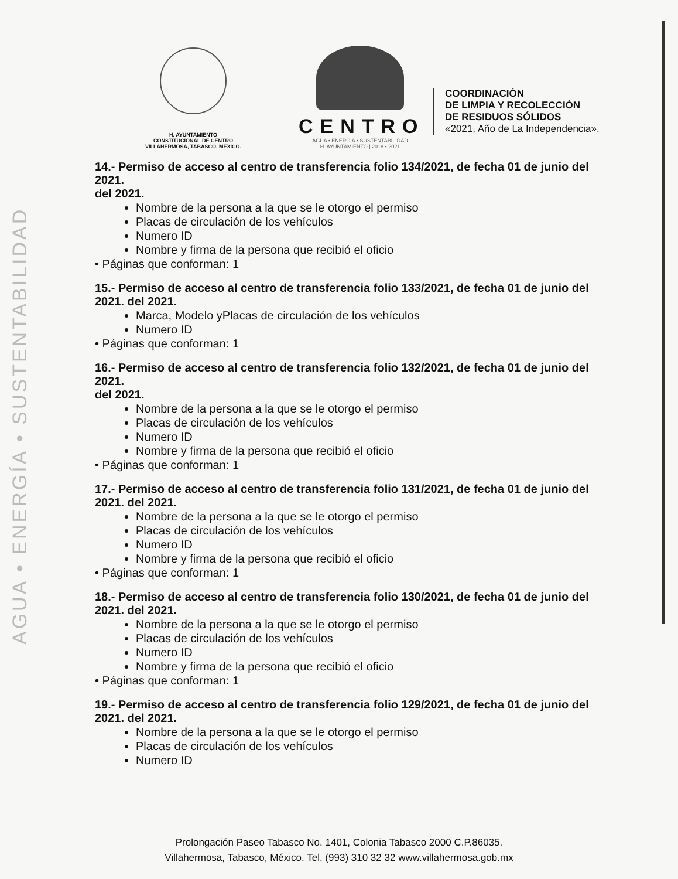AGUA • ENERGÍA • SUSTENTABILIDAD
H. AYUNTAMIENTO
CONSTITUCIONAL DE CENTRO
VILLAHERMOSA, TABASCO, MÉXICO.
CENTRO
AGUA • ENERGÍA • SUSTENTABILIDAD
H. AYUNTAMIENTO | 2018 • 2021
COORDINACIÓN
DE LIMPIA Y RECOLECCIÓN
DE RESIDUOS SÓLIDOS
«2021, Año de La Independencia».
14.- Permiso de acceso al centro de transferencia folio 134/2021, de fecha 01 de junio del 2021.
del 2021.
Nombre de la persona a la que se le otorgo el permiso
Placas de circulación de los vehículos
Numero ID
Nombre y firma de la persona que recibió el oficio
• Páginas que conforman: 1
15.- Permiso de acceso al centro de transferencia folio 133/2021, de fecha 01 de junio del 2021. del 2021.
Marca, Modelo yPlacas de circulación de los vehículos
Numero ID
• Páginas que conforman: 1
16.- Permiso de acceso al centro de transferencia folio 132/2021, de fecha 01 de junio del 2021.
del 2021.
Nombre de la persona a la que se le otorgo el permiso
Placas de circulación de los vehículos
Numero ID
Nombre y firma de la persona que recibió el oficio
• Páginas que conforman: 1
17.- Permiso de acceso al centro de transferencia folio 131/2021, de fecha 01 de junio del 2021. del 2021.
Nombre de la persona a la que se le otorgo el permiso
Placas de circulación de los vehículos
Numero ID
Nombre y firma de la persona que recibió el oficio
• Páginas que conforman: 1
18.- Permiso de acceso al centro de transferencia folio 130/2021, de fecha 01 de junio del 2021. del 2021.
Nombre de la persona a la que se le otorgo el permiso
Placas de circulación de los vehículos
Numero ID
Nombre y firma de la persona que recibió el oficio
• Páginas que conforman: 1
19.- Permiso de acceso al centro de transferencia folio 129/2021, de fecha 01 de junio del 2021. del 2021.
Nombre de la persona a la que se le otorgo el permiso
Placas de circulación de los vehículos
Numero ID
Prolongación Paseo Tabasco No. 1401, Colonia Tabasco 2000 C.P.86035.
Villahermosa, Tabasco, México. Tel. (993) 310 32 32 www.villahermosa.gob.mx